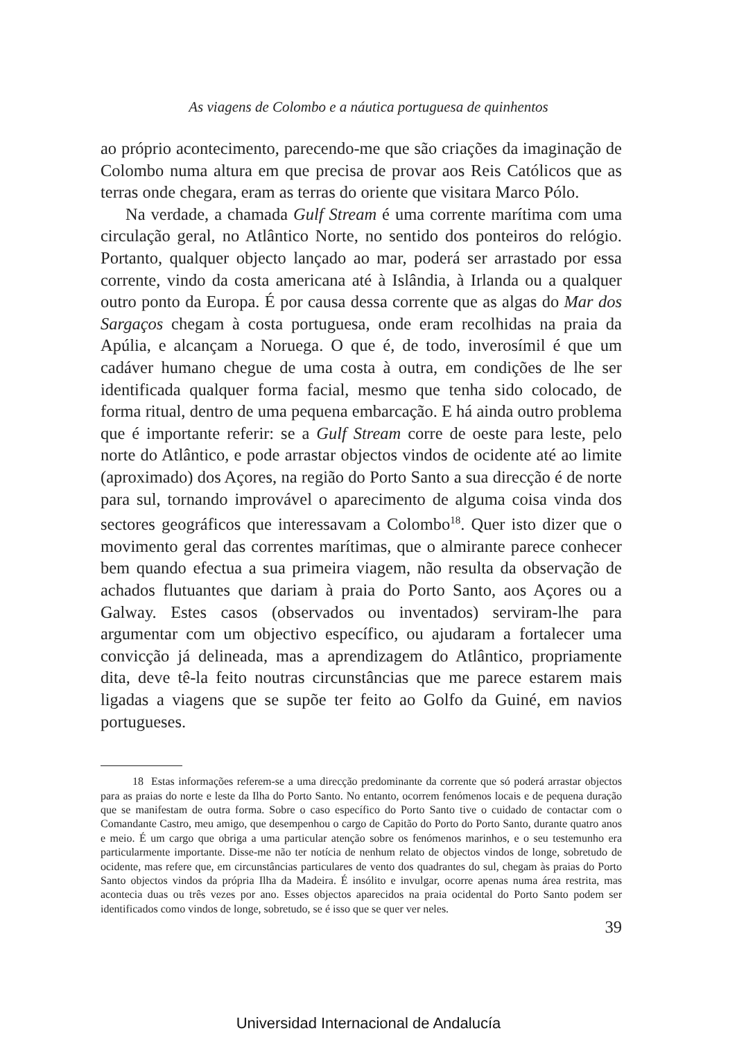As viagens de Colombo e a náutica portuguesa de quinhentos
ao próprio acontecimento, parecendo-me que são criações da imaginação de Colombo numa altura em que precisa de provar aos Reis Católicos que as terras onde chegara, eram as terras do oriente que visitara Marco Pólo.
Na verdade, a chamada Gulf Stream é uma corrente marítima com uma circulação geral, no Atlântico Norte, no sentido dos ponteiros do relógio. Portanto, qualquer objecto lançado ao mar, poderá ser arrastado por essa corrente, vindo da costa americana até à Islândia, à Irlanda ou a qualquer outro ponto da Europa. É por causa dessa corrente que as algas do Mar dos Sargaços chegam à costa portuguesa, onde eram recolhidas na praia da Apúlia, e alcançam a Noruega. O que é, de todo, inverosímil é que um cadáver humano chegue de uma costa à outra, em condições de lhe ser identificada qualquer forma facial, mesmo que tenha sido colocado, de forma ritual, dentro de uma pequena embarcação. E há ainda outro problema que é importante referir: se a Gulf Stream corre de oeste para leste, pelo norte do Atlântico, e pode arrastar objectos vindos de ocidente até ao limite (aproximado) dos Açores, na região do Porto Santo a sua direcção é de norte para sul, tornando improvável o aparecimento de alguma coisa vinda dos sectores geográficos que interessavam a Colombo<sup>18</sup>. Quer isto dizer que o movimento geral das correntes marítimas, que o almirante parece conhecer bem quando efectua a sua primeira viagem, não resulta da observação de achados flutuantes que dariam à praia do Porto Santo, aos Açores ou a Galway. Estes casos (observados ou inventados) serviram-lhe para argumentar com um objectivo específico, ou ajudaram a fortalecer uma convicção já delineada, mas a aprendizagem do Atlântico, propriamente dita, deve tê-la feito noutras circunstâncias que me parece estarem mais ligadas a viagens que se supõe ter feito ao Golfo da Guiné, em navios portugueses.
18 Estas informações referem-se a uma direcção predominante da corrente que só poderá arrastar objectos para as praias do norte e leste da Ilha do Porto Santo. No entanto, ocorrem fenómenos locais e de pequena duração que se manifestam de outra forma. Sobre o caso específico do Porto Santo tive o cuidado de contactar com o Comandante Castro, meu amigo, que desempenhou o cargo de Capitão do Porto do Porto Santo, durante quatro anos e meio. É um cargo que obriga a uma particular atenção sobre os fenómenos marinhos, e o seu testemunho era particularmente importante. Disse-me não ter notícia de nenhum relato de objectos vindos de longe, sobretudo de ocidente, mas refere que, em circunstâncias particulares de vento dos quadrantes do sul, chegam às praias do Porto Santo objectos vindos da própria Ilha da Madeira. É insólito e invulgar, ocorre apenas numa área restrita, mas acontecia duas ou três vezes por ano. Esses objectos aparecidos na praia ocidental do Porto Santo podem ser identificados como vindos de longe, sobretudo, se é isso que se quer ver neles.
39
Universidad Internacional de Andalucía